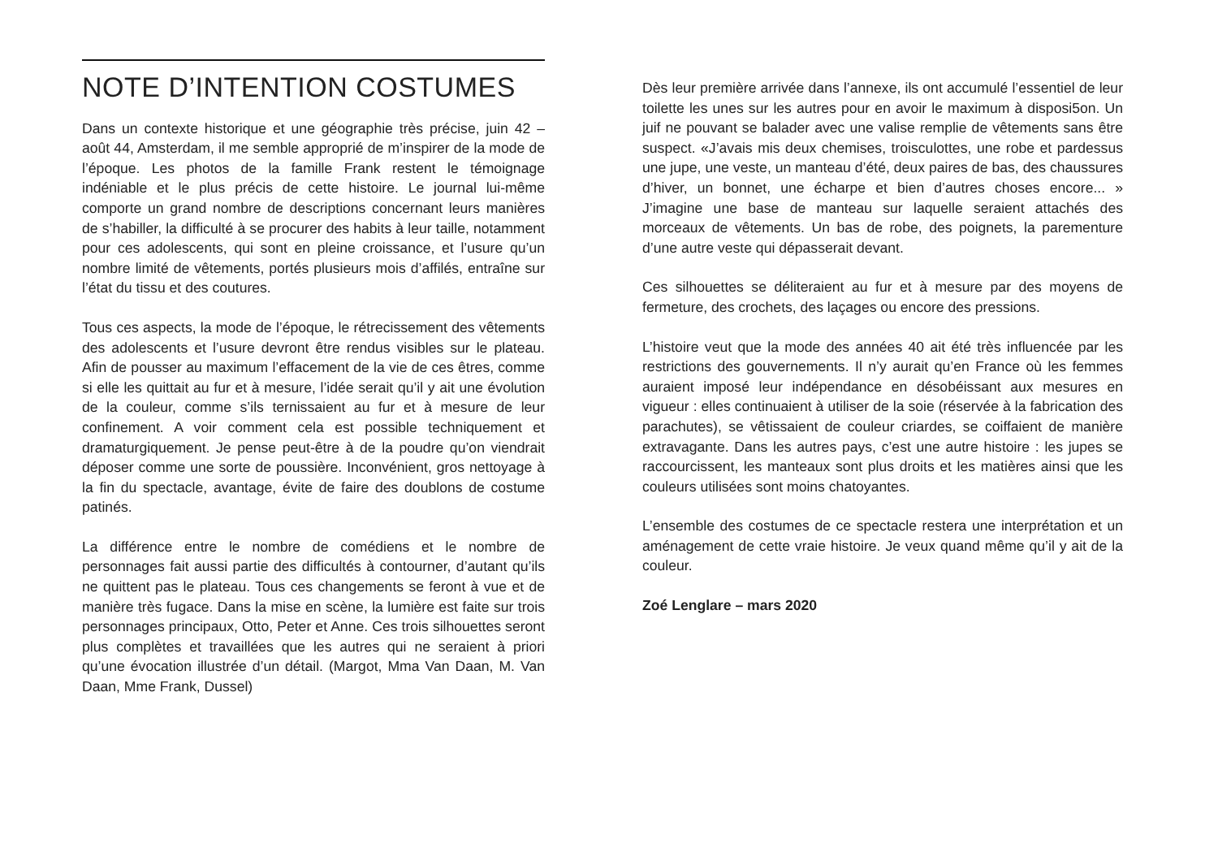NOTE D’INTENTION COSTUMES
Dans un contexte historique et une géographie très précise, juin 42 – août 44, Amsterdam, il me semble approprié de m’inspirer de la mode de l’époque. Les photos de la famille Frank restent le témoignage indéniable et le plus précis de cette histoire. Le journal lui-même comporte un grand nombre de descriptions concernant leurs manières de s’habiller, la difficulté à se procurer des habits à leur taille, notamment pour ces adolescents, qui sont en pleine croissance, et l’usure qu’un nombre limité de vêtements, portés plusieurs mois d’affilés, entraîne sur l’état du tissu et des coutures.
Tous ces aspects, la mode de l’époque, le rétrecissement des vêtements des adolescents et l’usure devront être rendus visibles sur le plateau. Afin de pousser au maximum l’effacement de la vie de ces êtres, comme si elle les quittait au fur et à mesure, l’idée serait qu’il y ait une évolution de la couleur, comme s’ils ternissaient au fur et à mesure de leur confinement. A voir comment cela est possible techniquement et dramaturgiquement. Je pense peut-être à de la poudre qu’on viendrait déposer comme une sorte de poussière. Inconvénient, gros nettoyage à la fin du spectacle, avantage, évite de faire des doublons de costume patinés.
La différence entre le nombre de comédiens et le nombre de personnages fait aussi partie des difficultés à contourner, d’autant qu’ils ne quittent pas le plateau. Tous ces changements se feront à vue et de manière très fugace. Dans la mise en scène, la lumière est faite sur trois personnages principaux, Otto, Peter et Anne. Ces trois silhouettes seront plus complètes et travaillées que les autres qui ne seraient à priori qu’une évocation illustrée d’un détail. (Margot, Mma Van Daan, M. Van Daan, Mme Frank, Dussel)
Dès leur première arrivée dans l’annexe, ils ont accumulé l’essentiel de leur toilette les unes sur les autres pour en avoir le maximum à disposi5on. Un juif ne pouvant se balader avec une valise remplie de vêtements sans être suspect. «J’avais mis deux chemises, troisculottes, une robe et pardessus une jupe, une veste, un manteau d’été, deux paires de bas, des chaussures d’hiver, un bonnet, une écharpe et bien d’autres choses encore... » J’imagine une base de manteau sur laquelle seraient attachés des morceaux de vêtements. Un bas de robe, des poignets, la parementure d’une autre veste qui dépasserait devant.
Ces silhouettes se déliteraient au fur et à mesure par des moyens de fermeture, des crochets, des laçages ou encore des pressions.
L’histoire veut que la mode des années 40 ait été très influencée par les restrictions des gouvernements. Il n’y aurait qu’en France où les femmes auraient imposé leur indépendance en désobéissant aux mesures en vigueur : elles continuaient à utiliser de la soie (réservée à la fabrication des parachutes), se vêtissaient de couleur criardes, se coiffaient de manière extravagante. Dans les autres pays, c’est une autre histoire : les jupes se raccourcissent, les manteaux sont plus droits et les matières ainsi que les couleurs utilisées sont moins chatoyantes.
L’ensemble des costumes de ce spectacle restera une interprétation et un aménagement de cette vraie histoire. Je veux quand même qu’il y ait de la couleur.
Zoé Lenglare – mars 2020